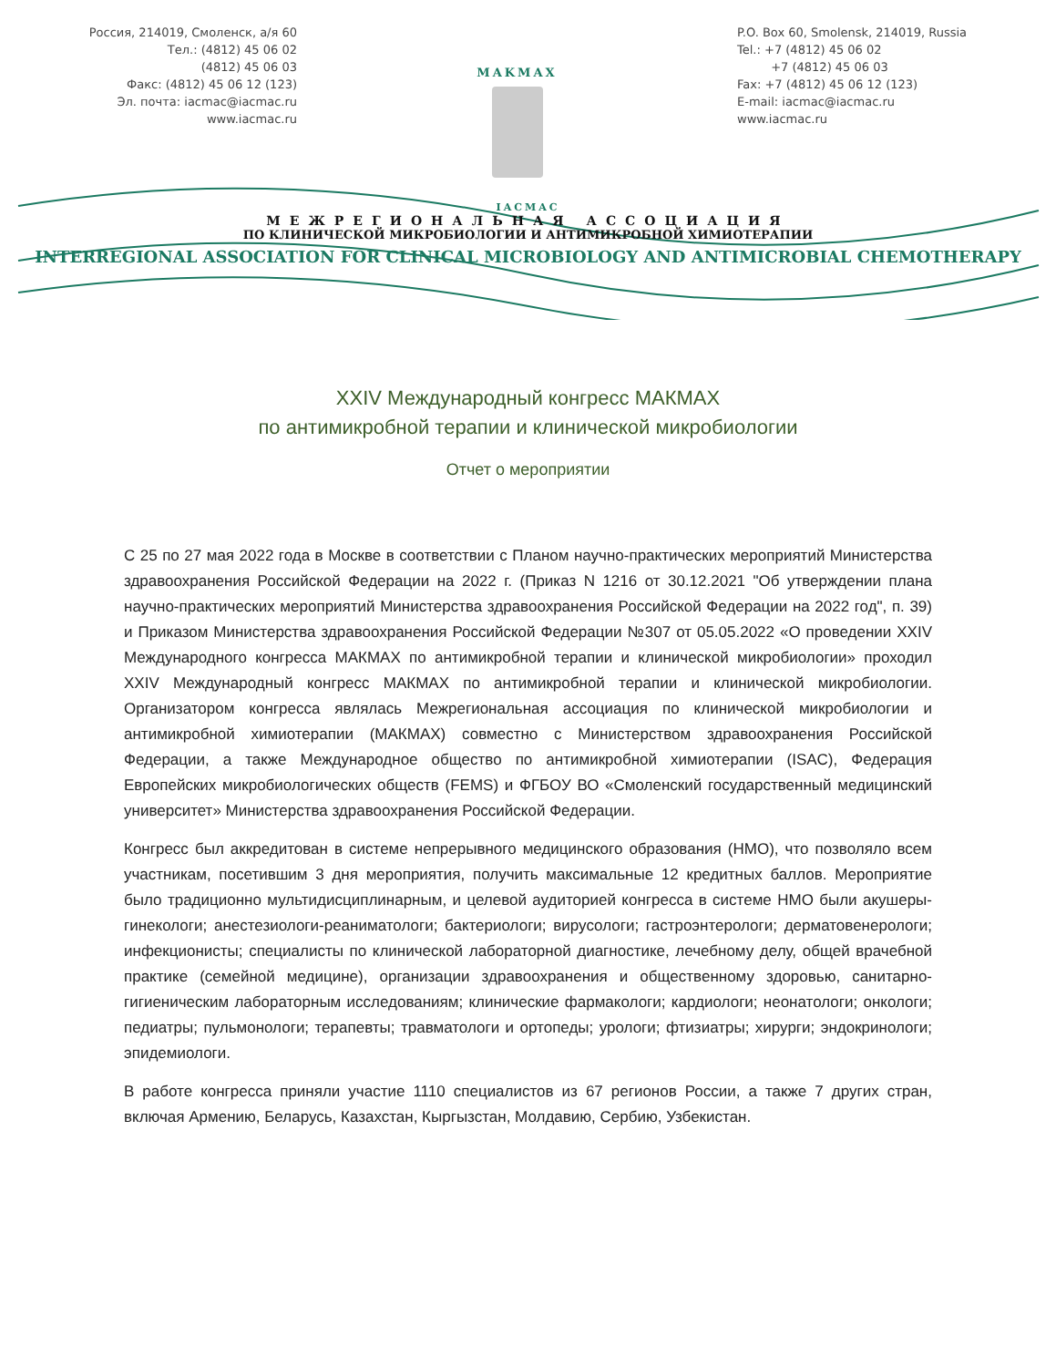Россия, 214019, Смоленск, а/я 60
Тел.: (4812) 45 06 02
(4812) 45 06 03
Факс: (4812) 45 06 12 (123)
Эл. почта: iacmac@iacmac.ru
www.iacmac.ru
MAKMAX
P.O. Box 60, Smolensk, 214019, Russia
Tel.: +7 (4812) 45 06 02
+7 (4812) 45 06 03
Fax: +7 (4812) 45 06 12 (123)
E-mail: iacmac@iacmac.ru
www.iacmac.ru
IACMAC
МЕЖРЕГИОНАЛЬНАЯ АССОЦИАЦИЯ
ПО КЛИНИЧЕСКОЙ МИКРОБИОЛОГИИ И АНТИМИКРОБНОЙ ХИМИОТЕРАПИИ
INTERREGIONAL ASSOCIATION FOR CLINICAL MICROBIOLOGY AND ANTIMICROBIAL CHEMOTHERAPY
XXIV Международный конгресс МАКМАХ
по антимикробной терапии и клинической микробиологии
Отчет о мероприятии
С 25 по 27 мая 2022 года в Москве в соответствии с Планом научно-практических мероприятий Министерства здравоохранения Российской Федерации на 2022 г. (Приказ N 1216 от 30.12.2021 "Об утверждении плана научно-практических мероприятий Министерства здравоохранения Российской Федерации на 2022 год", п. 39) и Приказом Министерства здравоохранения Российской Федерации №307 от 05.05.2022 «О проведении XXIV Международного конгресса МАКМАХ по антимикробной терапии и клинической микробиологии» проходил XXIV Международный конгресс МАКМАХ по антимикробной терапии и клинической микробиологии. Организатором конгресса являлась Межрегиональная ассоциация по клинической микробиологии и антимикробной химиотерапии (МАКМАХ) совместно с Министерством здравоохранения Российской Федерации, а также Международное общество по антимикробной химиотерапии (ISAC), Федерация Европейских микробиологических обществ (FEMS) и ФГБОУ ВО «Смоленский государственный медицинский университет» Министерства здравоохранения Российской Федерации.
Конгресс был аккредитован в системе непрерывного медицинского образования (НМО), что позволяло всем участникам, посетившим 3 дня мероприятия, получить максимальные 12 кредитных баллов. Мероприятие было традиционно мультидисциплинарным, и целевой аудиторией конгресса в системе НМО были акушеры-гинекологи; анестезиологи-реаниматологи; бактериологи; вирусологи; гастроэнтерологи; дерматовенерологи; инфекционисты; специалисты по клинической лабораторной диагностике, лечебному делу, общей врачебной практике (семейной медицине), организации здравоохранения и общественному здоровью, санитарно-гигиеническим лабораторным исследованиям; клинические фармакологи; кардиологи; неонатологи; онкологи; педиатры; пульмонологи; терапевты; травматологи и ортопеды; урологи; фтизиатры; хирурги; эндокринологи; эпидемиологи.
В работе конгресса приняли участие 1110 специалистов из 67 регионов России, а также 7 других стран, включая Армению, Беларусь, Казахстан, Кыргызстан, Молдавию, Сербию, Узбекистан.